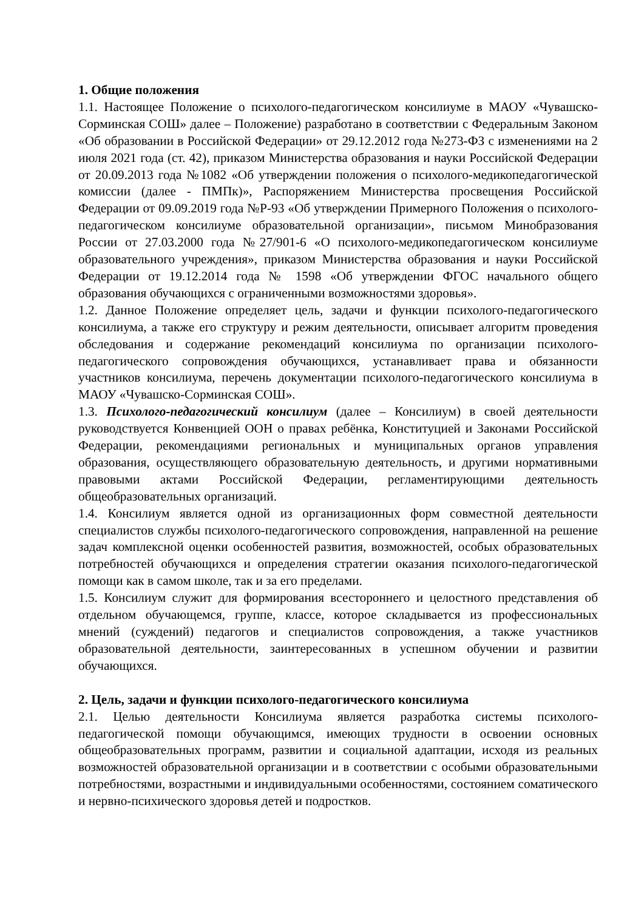1. Общие положения
1.1. Настоящее Положение о психолого-педагогическом консилиуме в МАОУ «Чувашско-Сорминская СОШ» далее – Положение) разработано в соответствии с Федеральным Законом «Об образовании в Российской Федерации» от 29.12.2012 года №273-ФЗ с изменениями на 2 июля 2021 года (ст. 42), приказом Министерства образования и науки Российской Федерации от 20.09.2013 года №1082 «Об утверждении положения о психолого-медикопедагогической комиссии (далее - ПМПк)», Распоряжением Министерства просвещения Российской Федерации от 09.09.2019 года №Р-93 «Об утверждении Примерного Положения о психолого-педагогическом консилиуме образовательной организации», письмом Минобразования России от 27.03.2000 года №27/901-6 «О психолого-медикопедагогическом консилиуме образовательного учреждения», приказом Министерства образования и науки Российской Федерации от 19.12.2014 года № 1598 «Об утверждении ФГОС начального общего образования обучающихся с ограниченными возможностями здоровья».
1.2. Данное Положение определяет цель, задачи и функции психолого-педагогического консилиума, а также его структуру и режим деятельности, описывает алгоритм проведения обследования и содержание рекомендаций консилиума по организации психолого-педагогического сопровождения обучающихся, устанавливает права и обязанности участников консилиума, перечень документации психолого-педагогического консилиума в МАОУ «Чувашско-Сорминская СОШ».
1.3. Психолого-педагогический консилиум (далее – Консилиум) в своей деятельности руководствуется Конвенцией ООН о правах ребёнка, Конституцией и Законами Российской Федерации, рекомендациями региональных и муниципальных органов управления образования, осуществляющего образовательную деятельность, и другими нормативными правовыми актами Российской Федерации, регламентирующими деятельность общеобразовательных организаций.
1.4. Консилиум является одной из организационных форм совместной деятельности специалистов службы психолого-педагогического сопровождения, направленной на решение задач комплексной оценки особенностей развития, возможностей, особых образовательных потребностей обучающихся и определения стратегии оказания психолого-педагогической помощи как в самом школе, так и за его пределами.
1.5. Консилиум служит для формирования всестороннего и целостного представления об отдельном обучающемся, группе, классе, которое складывается из профессиональных мнений (суждений) педагогов и специалистов сопровождения, а также участников образовательной деятельности, заинтересованных в успешном обучении и развитии обучающихся.
2. Цель, задачи и функции психолого-педагогического консилиума
2.1. Целью деятельности Консилиума является разработка системы психолого-педагогической помощи обучающимся, имеющих трудности в освоении основных общеобразовательных программ, развитии и социальной адаптации, исходя из реальных возможностей образовательной организации и в соответствии с особыми образовательными потребностями, возрастными и индивидуальными особенностями, состоянием соматического и нервно-психического здоровья детей и подростков.